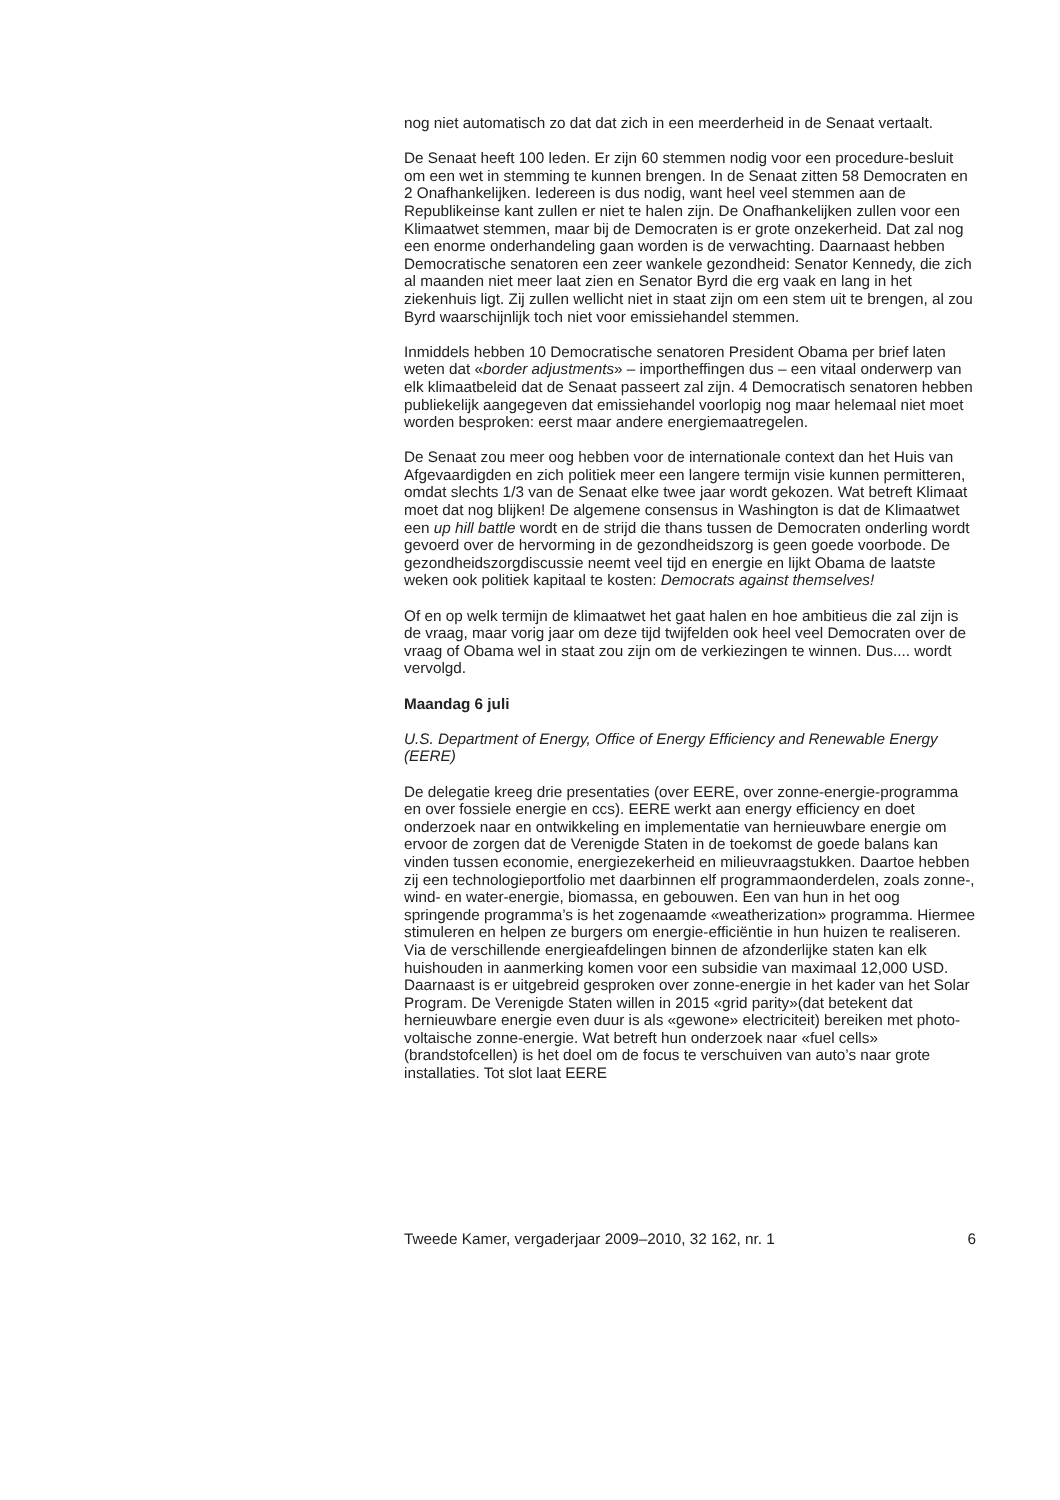nog niet automatisch zo dat dat zich in een meerderheid in de Senaat vertaalt.
De Senaat heeft 100 leden. Er zijn 60 stemmen nodig voor een procedure-besluit om een wet in stemming te kunnen brengen. In de Senaat zitten 58 Democraten en 2 Onafhankelijken. Iedereen is dus nodig, want heel veel stemmen aan de Republikeinse kant zullen er niet te halen zijn. De Onafhankelijken zullen voor een Klimaatwet stemmen, maar bij de Democraten is er grote onzekerheid. Dat zal nog een enorme onderhandeling gaan worden is de verwachting. Daarnaast hebben Democratische senatoren een zeer wankele gezondheid: Senator Kennedy, die zich al maanden niet meer laat zien en Senator Byrd die erg vaak en lang in het ziekenhuis ligt. Zij zullen wellicht niet in staat zijn om een stem uit te brengen, al zou Byrd waarschijnlijk toch niet voor emissiehandel stemmen.
Inmiddels hebben 10 Democratische senatoren President Obama per brief laten weten dat «border adjustments» – importheffingen dus – een vitaal onderwerp van elk klimaatbeleid dat de Senaat passeert zal zijn. 4 Democratisch senatoren hebben publiekelijk aangegeven dat emissiehandel voorlopig nog maar helemaal niet moet worden besproken: eerst maar andere energiemaatregelen.
De Senaat zou meer oog hebben voor de internationale context dan het Huis van Afgevaardigden en zich politiek meer een langere termijn visie kunnen permitteren, omdat slechts 1/3 van de Senaat elke twee jaar wordt gekozen. Wat betreft Klimaat moet dat nog blijken! De algemene consensus in Washington is dat de Klimaatwet een up hill battle wordt en de strijd die thans tussen de Democraten onderling wordt gevoerd over de hervorming in de gezondheidszorg is geen goede voorbode. De gezondheidszorgdiscussie neemt veel tijd en energie en lijkt Obama de laatste weken ook politiek kapitaal te kosten: Democrats against themselves!
Of en op welk termijn de klimaatwet het gaat halen en hoe ambitieus die zal zijn is de vraag, maar vorig jaar om deze tijd twijfelden ook heel veel Democraten over de vraag of Obama wel in staat zou zijn om de verkiezingen te winnen. Dus.... wordt vervolgd.
Maandag 6 juli
U.S. Department of Energy, Office of Energy Efficiency and Renewable Energy (EERE)
De delegatie kreeg drie presentaties (over EERE, over zonne-energie-programma en over fossiele energie en ccs). EERE werkt aan energy efficiency en doet onderzoek naar en ontwikkeling en implementatie van hernieuwbare energie om ervoor de zorgen dat de Verenigde Staten in de toekomst de goede balans kan vinden tussen economie, energiezekerheid en milieuvraagstukken. Daartoe hebben zij een technologieportfolio met daarbinnen elf programmaonderdelen, zoals zonne-, wind- en water-energie, biomassa, en gebouwen. Een van hun in het oog springende programma’s is het zogenaamde «weatherization» programma. Hiermee stimuleren en helpen ze burgers om energie-efficiëntie in hun huizen te realiseren. Via de verschillende energieafdelingen binnen de afzonderlijke staten kan elk huishouden in aanmerking komen voor een subsidie van maximaal 12,000 USD. Daarnaast is er uitgebreid gesproken over zonne-energie in het kader van het Solar Program. De Verenigde Staten willen in 2015 «grid parity»(dat betekent dat hernieuwbare energie even duur is als «gewone» electriciteit) bereiken met photo-voltaische zonne-energie. Wat betreft hun onderzoek naar «fuel cells» (brandstofcellen) is het doel om de focus te verschuiven van auto’s naar grote installaties. Tot slot laat EERE
Tweede Kamer, vergaderjaar 2009–2010, 32 162, nr. 1 6